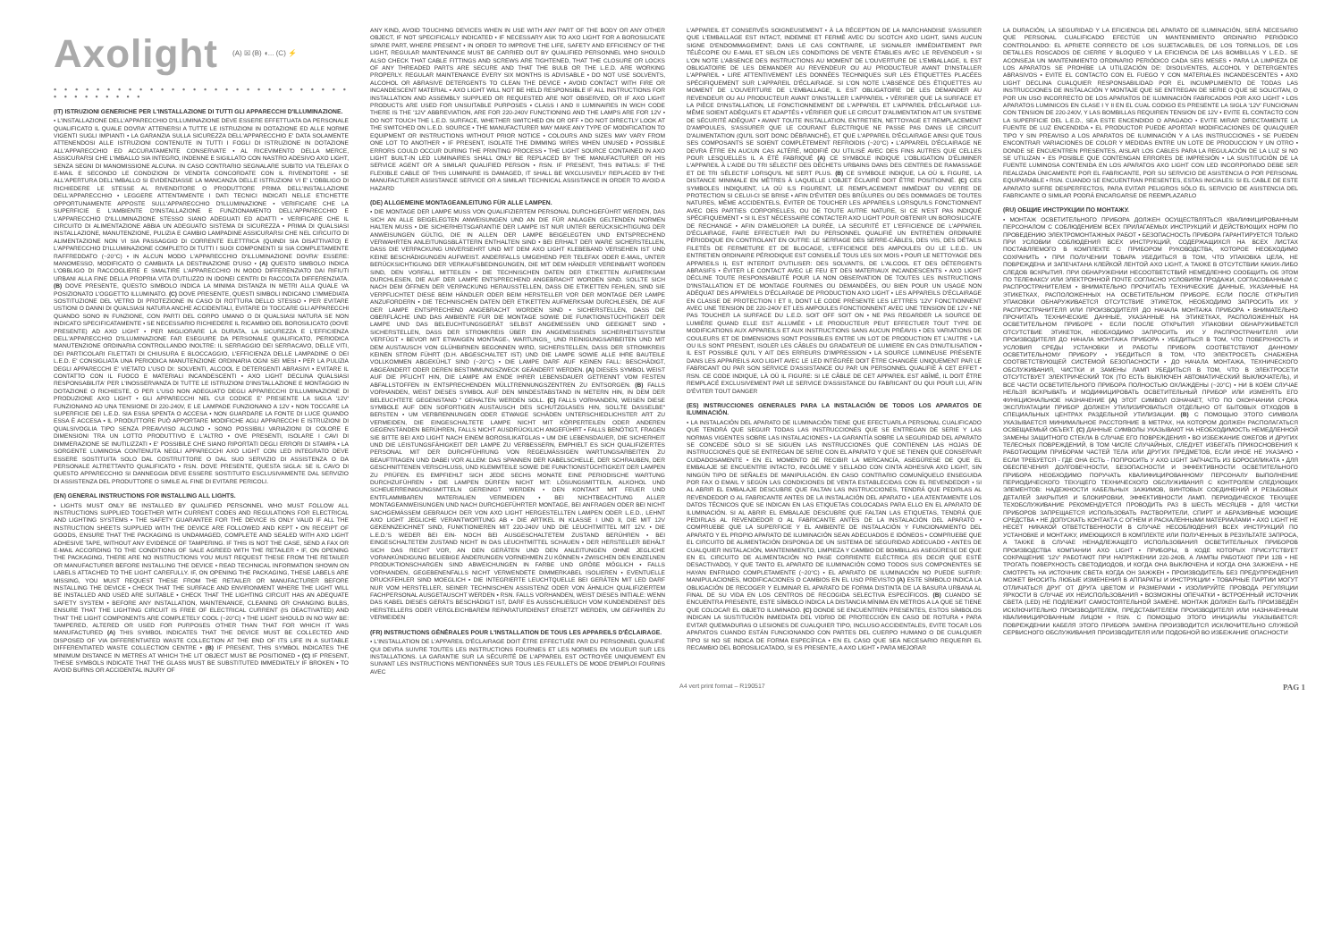Axolight (A) ☒ (B) ◖... (C) ⚡
• • • • • • • • • • • • • • • • • • • • • • • • • • • • • • • • • • • • •
(IT) ISTRUZIONI GENERICHE PER L'INSTALLAZIONE DI TUTTI GLI APPARECCHI D'ILLUMINAZIONE.
• L'INSTALLAZIONE DELL'APPARECCHIO D'ILLUMINAZIONE DEVE ESSERE EFFETTUATA DA PERSONALE QUALIFICATO IL QUALE DOVRA' ATTENERSI A TUTTE LE ISTRUZIONI IN DOTAZIONE ED ALLE NORME VIGENTI SUGLI IMPIANTI • LA GARANZIA SULLA SICUREZZA DELL'APPARECCHIO E' DATA SOLAMENTE ATTENENDOSI ALLE ISTRUZIONI CONTENUTE IN TUTTI I FOGLI DI ISTRUZIONE IN DOTAZIONE ALL'APPARECCHIO ED ACCURATAMENTE CONSERVATE • AL RICEVIMENTO DELLA MERCE, ASSICURARSI CHE L'IMBALLO SIA INTEGRO, INDENNE E SIGILLATO CON NASTRO ADESIVO AXO LIGHT, SENZA SEGNI DI MANOMISSIONE ALCUNA. IN CASO CONTRARIO SEGNALARE SUBITO VIA TELEFAX O E-MAIL E SECONDO LE CONDIZIONI DI VENDITA CONCORDATE CON IL RIVENDITORE • SE ALL'APERTURA DELL'IMBALLO SI EVIDENZIASSE LA MANCANZA DELLE ISTRUZIONI VI E' L'OBBLIGO DI RICHIEDERE LE STESSE AL RIVENDITORE O PRODUTTORE PRIMA DELL'INSTALLAZIONE DELL'APPARECCHIO • LEGGERE ATTENTAMENTE I DATI TECNICI INDICATI NELLE ETICHETTE OPPORTUNAMENTE APPOSTE SULL'APPARECCHIO D'ILLUMINAZIONE • VERIFICARE CHE LA SUPERFICIE E L'AMBIENTE D'INSTALLAZIONE E FUNZIONAMENTO DELL'APPARECCHIO E L'APPARECCHIO D'ILLUMINAZIONE STESSO SIANO ADEGUATI ED ADATTI • VERIFICARE CHE IL CIRCUITO DI ALIMENTAZIONE ABBIA UN ADEGUATO SISTEMA DI SICUREZZA • PRIMA DI QUALSIASI INSTALLAZIONE, MANUTENZIONE, PULIZIA E CAMBIO LAMPADINE ASSICURARSI CHE NEL CIRCUITO DI ALIMENTAZIONE NON VI SIA PASSAGGIO DI CORRENTE ELETTRICA (QUINDI SIA DISATTIVATO) E L'APPARECCHIO D'ILLUMINAZIONE COMPLETO DI TUTTI I SUOI COMPONENTI SI SIA COMPLETAMENTE RAFFREDDATO (~20°C) • IN ALCUN MODO L'APPARECCHIO D'ILLUMINAZIONE DOVRA' ESSERE: MANOMESSO, MODIFICATO O CAMBIATA LA DESTINAZIONE D'USO • (A) QUESTO SIMBOLO INDICA L'OBBLIGO DI RACCOGLIERE E SMALTIRE L'APPARECCHIO IN MODO DIFFERENZIATO DAI RIFIUTI URBANI ALLA FINE DELLA PROPRIA VITA D'UTILIZZO IN IDONEI CENTRI DI RACCOLTA DIFFERENZIATA. (B) DOVE PRESENTE, QUESTO SIMBOLO INDICA LA MINIMA DISTANZA IN METRI ALLA QUALE VA POSIZIONATO L'OGGETTO ILLUMINATO. (C) DOVE PRESENTE, QUESTI SIMBOLI INDICANO L'IMMEDIATA SOSTITUZIONE DEL VETRO DI PROTEZIONE IN CASO DI ROTTURA DELLO STESSO • PER EVITARE USTIONI O DANNI DI QUALSIASI NATURA ANCHE ACCIDENTALI, EVITARE DI TOCCARE GLI APPARECCHI QUANDO SONO IN FUNZIONE, CON PARTI DEL CORPO UMANO O DI QUALSIASI NATURA SE NON INDICATO SPECIFICATAMENTE • SE NECESSARIO RICHIEDERE IL RICAMBIO DEL BOROSILICATO (DOVE PRESENTE) AD AXO LIGHT • PER MIGLIORARE LA DURATA, LA SICUREZZA E L'EFFICIENZA DELL'APPARECCHIO D'ILLUMINAZIONE FAR ESEGUIRE DA PERSONALE QUALIFICATO, PERIODICA MANUTENZIONE ORDINARIA CONTROLLANDO INOLTRE: IL SERRAGGIO DEI SERRACAVO, DELLE VITI, DEI PARTICOLARI FILETTATI DI CHIUSURA E BLOCCAGGIO, L'EFFICIENZA DELLE LAMPADINE O DEI L.E.D. E' CONSIGLIATA UNA PERIODICA MANUTENZIONE ORDINARIA OGNI SEI MESI • PER LA PULIZIA DEGLI APPARECCHI E' VIETATO L'USO DI: SOLVENTI, ALCOOL E DETERGENTI ABRASIVI • EVITARE IL CONTATTO CON IL FUOCO E MATERIALI INCANDESCENTI • AXO LIGHT DECLINA QUALSIASI RESPONSABILITA' PER L'INOSSERVANZA DI TUTTE LE ISTRUZIONI D'INSTALLAZIONE E MONTAGGIO IN DOTAZIONE O RICHIESTE, O PER L'USO NON ADEGUATO DEGLI APPARECCHI D'ILLUMINAZIONE DI PRODUZIONE AXO LIGHT • GLI APPARECCHI NEL CUI CODICE E' PRESENTE LA SIGLA '12V' FUNZIONANO AD UNA TENSIONE DI 220-240V, E LE LAMPADE FUNZIONANO A 12V • NON TOCCARE LA SUPERFICIE DEI L.E.D. SIA ESSA SPENTA O ACCESA • NON GUARDARE LA FONTE DI LUCE QUANDO ESSA È ACCESA • IL PRODUTTORE PUÒ APPORTARE MODIFICHE AGLI APPARECCHI E ISTRUZIONI DI QUALSIVOGLIA TIPO SENZA PREAVVISO ALCUNO • SONO POSSIBILI VARIAZIONI DI COLORE E DIMENSIONI TRA UN LOTTO PRODUTTIVO E L'ALTRO • OVE PRESENTI, ISOLARE I CAVI DI DIMMERAZIONE SE INUTILIZZATI • E' POSSIBILE CHE SIANO RIPORTATI DEGLI ERRORI DI STAMPA • LA SORGENTE LUMINOSA CONTENUTA NEGLI APPARECCHI AXO LIGHT CON LED INTEGRATO DEVE ESSERE SOSTITUITA SOLO DAL COSTRUTTORE O DAL SUO SERVIZIO DI ASSISTENZA O DA PERSONALE ALTRETTANTO QUALIFICATO • RSN. DOVE PRESENTE, QUESTA SIGLA: SE IL CAVO DI QUESTO APPARECCHIO SI DANNEGGIA DEVE ESSERE SOSTITUITO ESCLUSIVAMENTE DAL SERVIZIO DI ASSISTENZA DEL PRODUTTORE O SIMILE AL FINE DI EVITARE PERICOLI.
(EN) GENERAL INSTRUCTIONS FOR INSTALLING ALL LIGHTS.
• LIGHTS MUST ONLY BE INSTALLED BY QUALIFIED PERSONNEL WHO MUST FOLLOW ALL INSTRUCTIONS SUPPLIED TOGETHER WITH CURRENT CODES AND REGULATIONS FOR ELECTRICAL AND LIGHTING SYSTEMS • THE SAFETY GUARANTEE FOR THE DEVICE IS ONLY VALID IF ALL THE INSTRUCTION SHEETS SUPPLIED WITH THE DEVICE ARE FOLLOWED AND KEPT • ON RECEIPT OF GOODS, ENSURE THAT THE PACKAGING IS UNDAMAGED, COMPLETE AND SEALED WITH AXO LIGHT ADHESIVE TAPE, WITHOUT ANY EVIDENCE OF TAMPERING. IF THIS IS NOT THE CASE, SEND A FAX OR E-MAIL ACCORDING TO THE CONDITIONS OF SALE AGREED WITH THE RETAILER • IF, ON OPENING THE PACKAGING, THERE ARE NO INSTRUCTIONS YOU MUST REQUEST THESE FROM THE RETAILER OR MANUFACTURER BEFORE INSTALLING THE DEVICE • READ TECHNICAL INFORMATION SHOWN ON LABELS ATTACHED TO THE LIGHT CAREFULLY. IF, ON OPENING THE PACKAGING, THESE LABELS ARE MISSING, YOU MUST REQUEST THESE FROM THE RETAILER OR MANUFACTURER BEFORE INSTALLING THE DEVICE • CHECK THAT THE SURFACE AND ENVIRONMENT WHERE THE LIGHT WILL BE INSTALLED AND USED ARE SUITABLE • CHECK THAT THE LIGHTING CIRCUIT HAS AN ADEQUATE SAFETY SYSTEM • BEFORE ANY INSTALLATION, MAINTENANCE, CLEANING OR CHANGING BULBS, ENSURE THAT THE LIGHTING CIRCUIT IS FREE OF ELECTRICAL CURRENT (IS DEACTIVATED) AND THAT THE LIGHT COMPONENTS ARE COMPLETELY COOL (~20°C) • THE LIGHT SHOULD IN NO WAY BE: TAMPERED, ALTERED OR USED FOR PURPOSES OTHER THAN THAT FOR WHICH IT WAS MANUFACTURED (A) THIS SYMBOL INDICATES THAT THE DEVICE MUST BE COLLECTED AND DISPOSED OF VIA DIFFERENTIATED WASTE COLLECTION AT THE END OF ITS LIFE IN A SUITABLE DIFFERENTIATED WASTE COLLECTION CENTRE • (B) IF PRESENT, THIS SYMBOL INDICATES THE MINIMUM DISTANCE IN METRES AT WHICH THE LIT OBJECT MUST BE POSITIONED • (C) IF PRESENT, THESE SYMBOLS INDICATE THAT THE GLASS MUST BE SUBSTITUTED IMMEDIATELY IF BROKEN • TO AVOID BURNS OR ACCIDENTAL INJURY OF
ANY KIND, AVOID TOUCHING DEVICES WHEN IN USE WITH ANY PART OF THE BODY OR ANY OTHER OBJECT, IF NOT SPECIFICALLY INDICATED • IF NECESSARY ASK TO AXO LIGHT FOR A BOROSILICATE SPARE PART, WHERE PRESENT • IN ORDER TO IMPROVE THE LIFE, SAFETY AND EFFICIENCY OF THE LIGHT, REGULAR MAINTENANCE MUST BE CARRIED OUT BY QUALIFIED PERSONNEL WHO SHOULD ALSO CHECK THAT CABLE FITTINGS AND SCREWS ARE TIGHTENED, THAT THE CLOSURE OR LOCKS OF ANY THREADED PARTS ARE SECURE AND THAT THE BULB OR THE L.E.D. ARE WORKING PROPERLY. REGULAR MAINTENANCE EVERY SIX MONTHS IS ADVISABLE • DO NOT USE SOLVENTS, ALCOHOL OR ABRASIVE DETERGENTS TO CLEAN THE DEVICE • AVOID CONTACT WITH FIRE OR INCANDESCENT MATERIAL • AXO LIGHT WILL NOT BE HELD RESPONSIBLE IF ALL INSTRUCTIONS FOR INSTALLATION AND ASSEMBLY SUPPLIED OR REQUESTED ARE NOT OBSERVED, OR IF AXO LIGHT PRODUCTS ARE USED FOR UNSUITABLE PURPOSES • CLASS I AND II LUMINAIRES IN WICH CODE THERE IS THE '12V' ABBREVIATION, ARE FOR 220-240V FUNCTIONING AND THE LAMPS ARE FOR 12V • DO NOT TOUCH THE L.E.D. SURFACE, WHETHER SWITCHED ON OR OFF • DO NOT DIRECTLY LOOK AT THE SWITCHED ON L.E.D. SOURCE • THE MANUFACTURER MAY MAKE ANY TYPE OF MODIFICATION TO EQUIPMENT OR INSTRUCTIONS WITHOUT PRIOR NOTICE • COLOURS AND SIZES MAY VARY FROM ONE LOT TO ANOTHER • IF PRESENT, ISOLATE THE DIMMING WIRES WHEN UNUSED • POSSIBLE ERRORS COULD OCCUR DURING THE PRINTING PROCESS • THE LIGHT SOURCE CONTAINED IN AXO LIGHT BUILT-IN LED LUMINAIRES SHALL ONLY BE REPLACED BY THE MANUFACTURER OR HIS SERVICE AGENT OR A SIMILAR QUALIFIED PERSON • RSN. IF PRESENT, THIS INITIALS: IF THE FLEXIBLE CABLE OF THIS LUMINAIRE IS DAMAGED, IT SHALL BE WXCLUSIVELY REPLACED BY THE MANUFACTURER ASSISTANCE SERVICE OR A SIMILAR TECHNICAL ASSISTANCE IN ORDER TO AVOID A HAZARD
(DE) ALLGEMEINE MONTAGEANLEITUNG FÜR ALLE LAMPEN.
• DIE MONTAGE DER LAMPE MUSS VON QUALIFIZIERTEM PERSONAL DURCHGEFÜHRT WERDEN, DAS SICH AN ALLE BEIGELEGTEN ANWEISUNGEN UND AN DIE FÜR ANLAGEN GELTENDEN NORMEN HALTEN MUSS • DIE SICHERHEITSGARANTIE DER LAMPE IST NUR UNTER BERÜCKSICHTIGUNG DER ANWEISUNGEN GÜLTIG, DIE IN ALLEN DER LAMPE BEIGELEGTEN UND ENTSPRECHEND VERWAHRTEN ANLEITUNGSBLÄTTERN ENTHALTEN SIND • BEI ERHALT DER WARE SICHERSTELLEN, DASS DIE VERPACKUNG UNVERSEHRT UND MIT DEM AXO LIGHT KLEBEBAND VERSEHEN IST UND KEINE BESCHÄDIGUNGEN AUFWEIST. ANDERFALLS UMGEHEND PER TELEFAX ODER E-MAIL, UNTER BERÜCKSICHTIGUNG DER VERKAUFSBEDINGUNGEN, DIE MIT DEM HÄNDLER VEREINBART WORDEN SIND, DEN VORFALL MITTEILEN • DIE TECHNISCHEN DATEN DER ETIKETTEN AUFMERKSAM DURCHLESEN, DIE AUF DER LAMPE ENTSPRECHEND ANGEBRACHT WORDEN SIND. SOLLTE SICH NACH DEM ÖFFNEN DER VERPACKUNG HERAUSSTELLEN, DASS DIE ETIKETTEN FEHLEN, SIND SIE VERPFLICHTET DIESE BEIM HÄNDLER ODER BEIM HERSTELLER VOR DER MONTAGE DER LAMPE ANZUFORDERN • DIE TECHNISCHEN DATEN DER ETIKETTEN AUFMERKSAM DURCHLESEN, DIE AUF DER LAMPE ENTSPRECHEND ANGEBRACHT WORDEN SIND • SICHERSTELLEN, DASS DIE OBERFLÄCHE UND DAS AMBIENTE FÜR DIE MONTAGE SOWIE DIE FUNKTIONSTÜCHTIGKEIT DER LAMPE UND DAS BELEUCHTUNGSGERÄT SELBST ANGEMESSEN UND GEEIGNET SIND • SICHERSTELLEN, DASS DER STROMKREIS ÜBER EIN ANGEMESSENES SICHERHEITSSYSTEM VERFÜGT • BEVOR MIT ETWAIGEN MONTAGE-, WARTUNGS_ UND REINIGUNGSARBEITEN UND MIT DEM AUSTAUSCH VON GLÜHBIRNEN BEGONNEN WIRD, SICHERSTELLEN, DASS DER STROMKREIS KEINEN STROM FÜHRT (D.H. ABGESCHALTET IST) UND DIE LAMPE SOWIE ALLE IHRE BAUTEILE VOLLKOMMEN ABGEKÜHLT SIND (~20°C) • DIE LAMPE DARF AUF KEINEN FALL: BESCHÄDIGT, ABGEÄNDERT ODER DEREN BESTIMMUNGSZWECK GEÄNDERT WERDEN. (A) DIESES SYMBOL WEIST AUF DIE PFLICHT HIN, DIE LAMPE AM ENDE IHRER LEBENSDAUER GETRENNT VOM FESTEN ABFALLSTOFFEN IN ENTSPRECHENDEN MÜLLTRENNUNGSZENTREN ZU ENTSORGEN. (B) FALLS VORHANDEN, WEIST DIESES SYMBOL AUF DEN MINDESTABSTAND IN METERN HIN, IN DEM DER BELEUCHTETE GEGENSTAND " GEHALTEN WERDEN SOLL. (C) FALLS VORHANDEN, WEISEN DIESE SYMBOLE AUF DEN SOFORTIGEN AUSTAUSCH DES SCHUTZGLASES HIN, SOLLTE DASSELBE" BERSTEN • UM VERBRENNUNGEN ODER ETWAIGE SCHÄDEN UNTERSCHIEDLICHSTER ART ZU VERMEIDEN, DIE EINGESCHALTETE LAMPE NICHT MIT KÖRPERTEILEN ODER ANDEREN GEGENSTÄNDEN BERÜHREN, FALLS NICHT AUSDRÜCKLICH ANGEFÜHRT • FALLS BENÖTIGT, FRAGEN SIE BITTE BEI AXO LIGHT NACH EINEM BOROSILIKATGLAS • UM DIE LEBENSDAUER, DIE SICHERHEIT UND DIE LEISTUNGSFÄHIGKEIT DER LAMPE ZU VERBESSERN, EMPHIELT ES SICH QUALIFIZIERTES PERSONAL MIT DER DURCHFÜHRUNG VON REGELMÄSSIGEN WARTUNGSARBEITEN ZU BEAUFTRAGEN UND DABEI VOR ALLEM: DAS SPANNEN DER KABELSCHELLE, DER SCHRAUBEN, DER GESCHNITTENEN VERSCHLUSS, UND KLEMMTEILE SOWIE DIE FUNKTIONSTÜCHTIGKEIT DER LAMPEN ZU PRÜFEN. ES EMPFIEHLT SICH JEDE SECHS MONATE EINE PERIODISCHE WARTUNG DURCHZUFÜHREN • DIE LAMPEN DÜRFEN NICHT MIT: LÖSUNGSMITTELN, ALKOHOL UND SCHEUERREINIGUNGSMITTELN GEREINIGT WERDEN • DEN KONTAKT MIT FEUER UND ENTFLAMMBAREN MATERIALIEN VERMEIDEN • BEI NICHTBEACHTUNG ALLER MONTAGEANWEISUNGEN UND NACH DURCHGEFÜHRTER MONTAGE, BEI ANFRAGEN ODER BEI NICHT SACHGEMÄSSEM GEBRAUCH DER VON AXO LIGHT HERGESTELLTEN LAMPEN ODER L.E.D., LEHNT AXO LIGHT JEGLICHE VERANTWORTUNG AB • DIE ARTIKEL IN KLASSE I UND II, DIE MIT 12V GEKENNZEICHNET SIND, FUNKTIONIEREN MIT 220-240V UND DIE LEUCHTMITTEL MIT 12V. • DIE L.E.D.'S WEDER BEI EIN- NOCH BEI AUSGESCHALTETEM ZUSTAND BERÜHREN • BEI EINGESCHALTETEM ZUSTAND NICHT IN DAS LEUCHTMITTEL SCHAUEN • DER HERSTELLER BEHÄLT SICH DAS RECHT VOR, AN DEN GERÄTEN UND DEN ANLEITUNGEN OHNE JEGLICHE VORANKÜNDIGUNG BELIEBIGE ÄNDERUNGEN VORNEHMEN ZU KÖNNEN • ZWISCHEN DEN EINZELNEN PRODUKTIONSCHARGEN SIND ABWEICHUNGEN IN FARBE UND GRÖßE MÖGLICH • FALLS VORHANDEN, GEGEBENENFALLS NICHT VERWENDETE DIMMERKABEL ISOLIEREN • EVENTUELLE DRUCKFEHLER SIND MOEGLICH • DIE INTEGRIERTE LEUCHTQUELLE BEI GERÄTEN MIT LED DARF NUR VOM HERSTELLER, SEINER TECHNISCHEN ASSISTENZ ODER VON ÄHNLICH QUALIFIZIERTEM FACHPERSONAL AUSGETAUSCHT WERDEN • RSN. FALLS VORHANDEN, WEIST DIESES INITIALE: WENN DAS KABEL DIESES GERÄTS BESCHÄDIGT IST, DARF ES AUSSCHLIEßLICH VOM KUNDENDIENST DES HERSTELLERS ODER VERGLEICHBAREM REPARATURDIENST ERSETZT WERDEN, UM GEFAHREN ZU VERMEIDEN
(FR) INSTRUCTIONS GÉNÉRALES POUR L'INSTALLATION DE TOUS LES APPAREILS D'ÉCLAIRAGE.
• L'INSTALLATION DE L'APPAREIL D'ÉCLAIRAGE DOIT ÊTRE EFFECTUÉE PAR DU PERSONNEL QUALIFIÉ QUI DEVRA SUIVRE TOUTES LES INSTRUCTIONS FOURNIES ET LES NORMES EN VIGUEUR SUR LES INSTALLATIONS. LA GARANTIE SUR LA SÉCURITÉ DE L'APPAREIL EST OCTROYÉE UNIQUEMENT EN SUIVANT LES INSTRUCTIONS MENTIONNÉES SUR TOUS LES FEUILLETS DE MODE D'EMPLOI FOURNIS AVEC
L'APPAREIL ET CONSERVÉS SOIGNEUSEMENT • À LA RÉCEPTION DE LA MARCHANDISE S'ASSURER QUE L'EMBALLAGE EST INTACT, INDEMNE ET FERMÉ AVEC DU SCOTCH AXO LIGHT, SANS AUCUN SIGNE D'ENDOMMAGEMENT; DANS LE CAS CONTRAIRE, LE SIGNALER IMMÉDIATEMENT PAR TÉLÉCOPIE OU E-MAIL ET SELON LES CONDITIONS DE VENTE ÉTABLIES AVEC LE REVENDEUR • SI L'ON NOTE L'ABSENCE DES INSTRUCTIONS AU MOMENT DE L'OUVERTURE DE L'EMBALLAGE, IL EST OBLIGATOIRE DE LES DEMANDER AU REVENDEUR OU AU PRODUCTEUR AVANT D'INSTALLER L'APPAREIL • LIRE ATTENTIVEMENT LES DONNÉES TECHNIQUES SUR LES ÉTIQUETTES PLACÉES SPÉCIFIQUEMENT SUR L'APPAREIL D'ÉCLAIRAGE. SI L'ON NOTE L'ABSENCE DES ÉTIQUETTES AU MOMENT DE L'OUVERTURE DE L'EMBALLAGE, IL EST OBLIGATOIRE DE LES DEMANDER AU REVENDEUR OU AU PRODUCTEUR AVANT D'INSTALLER L'APPAREIL • VÉRIFIER QUE LA SURFACE ET LA PIÈCE D'INSTALLATION, LE FONCTIONNEMENT DE L'APPAREIL ET L'APPAREIL D'ÉCLAIRAGE LUI-MÊME SOIENT ADÉQUATS ET ADAPTÉS • VÉRIFIER QUE LE CIRCUIT D'ALIMENTATION AIT UN SYSTEME DE SÉCURITÉ ADÉQUAT • AVANT TOUTE INSTALLATION, ENTRETIEN, NETTOYAGE ET REMPLACEMENT D'AMPOULES, S'ASSURER QUE LE COURANT ÉLECTRIQUE NE PASSE PAS DANS LE CIRCUIT D'ALIMENTATION (QU'IL SOIT DONC DÉBRANCHÉ), ET QUE L'APPAREIL D'ÉCLAIRAGE AINSI QUE TOUS SES COMPOSANTS SE SOIENT COMPLÈTEMENT REFROIDIS (~20°C) • L'APPAREIL D'ÉCLAIRAGE NE DEVRA ÊTRE EN AUCUN CAS ALTÉRÉ, MODIFIÉ OU UTILISÉ AVEC DES FINS AUTRES QUE CELLES POUR LESQUELLES IL A ÉTÉ FABRIQUÉ (A) CE SYMBOLE INDIQUE L'OBLIGATION D'ÉLIMINER L'APPAREIL À L'AIDE DU TRI SÉLECTIF DES DÉCHETS URBAINS DANS DES CENTRES DE RAMASSAGE ET DE TRI SÉLECTIF LORSQU'IL NE SERT PLUS. (B) CE SYMBOLE INDIQUE, LA OÙ IL FIGURE, LA DISTANCE MINIMALE EN MÈTRES À LAQUELLE L'OBJET ÉCLAIRÉ DOIT ÊTRE POSITIONNÉ. (C) CES SYMBOLES INDIQUENT, LA OÙ ILS FIGURENT, LE REMPLACEMENT IMMÉDIAT DU VERRE DE PROTECTION SI CELUI-CI SE BRISE • AFIN D'ÉVITER DES BRÛLURES OU DES DOMMAGES DE TOUTES NATURES, MÊME ACCIDENTELS, ÉVITER DE TOUCHER LES APPAREILS LORSQU'ILS FONCTIONNENT AVEC DES PARTIES CORPORELLES, OU DE TOUTE AUTRE NATURE, SI CE N'EST PAS INDIQUÉ SPÉCIFIQUEMENT • SI IL EST NÉCESSAIRE CONTACTER AXO LIGHT POUR OBTENIR UN BOROSILICATE DE RECHANGE • AFIN D'AMELIORER LA DURÉE, LA SECURITÉ ET L'EFFICIENCE DE L'APPAREIL D'ÉCLAIRAGE, FAIRE EFFECTUER PAR DU PERSONNEL QUALIFIÉ UN ENTRETIEN ORDINAIRE PÉRIODIQUE EN CONTROLANT EN OUTRE: LE SERRAGE DES SERRE-CÂBLES, DES VIS, DES DÉTAILS FILETÉS DE FERMETURE ET DE BLOCAGE, L'EFFICIENCE DES AMPOULES OU LE L.E.D.. UN ENTRETIEN ORDINAIRE PÉRIODIQUE EST CONSEILLÉ TOUS LES SIX MOIS • POUR LE NETTOYAGE DES APPAREILS IL EST INTERDIT D'UTILISER: DES SOLVANTS, DE L'ALCOOL ET DES DÉTERGENTS ABRASIFS • ÉVITER LE CONTACT AVEC LE FEU ET DES MATERIAUX INCANDESCENTS • AXO LIGHT DÉCLINE TOUTE RESPONSABILITÉ POUR LA NON OBSERVATION DE TOUTES LES INSTRUCTIONS D'INSTALLATION ET DE MONTAGE FOURNIES OU DEMANDÉES, OU BIEN POUR UN USAGE NON ADÉQUAT DES APPAREILS D'ÉCLAIRAGE DE PRODUCTION AXO LIGHT • LES APPAREILS D'ÉCLAIRAGE EN CLASSE DE PROTECTION I ET II, DONT LE CODE PRÉSENTE LES LETTRES '12V' FONCTIONNENT AVEC UNE TENSION DE 220-240V ET LES AMPOULES FONCTIONNENT AVEC UNE TENSION DE 12V • NE PAS TOUCHER LA SURFACE DU L.E.D. SOIT OFF SOIT ON • NE PAS REGARDER LA SOURCE DE LUMIÈRE QUAND ELLE EST ALLUMÉE • LE PRODUCTEUR PEUT EFFECTUER TOUT TYPE DE MODIFICATIONS AUX APPAREILS ET AUX INSTRUCTIONS SANS AUCUN PRÉAVIS • DES VARIATIONS DE COULEURS ET DE DIMENSIONS SONT POSSIBLES ENTRE UN LOT DE PRODUCTION ET L'AUTRE • LA OU ILS SONT PRESENT, ISOLER LES CÂBLES DU GRADATEUR DE LUMIERE EN CAS D'INUTILISATION • IL EST POSSIBLE QU'IL Y AIT DES ERREURS D'IMPRESSION • LA SOURCE LUMINEUSE PRÉSENTE DANS LES APPAREILS AXO LIGHT AVEC LE LED INTÉGRÉE DOIT ÊTRE CHANGÉE UNIQUEMENT PAR LE FABRICANT OU PAR SON SERVICE D'ASSISTANCE OU PAR UN PERSONNEL QUALIFIÉ À CET EFFET • RSN. CE CODE INDIQUE, LÀ OÙ IL FIGURE: SI LE CÂBLE DE CET APPAREIL EST ABÎMÉ, IL DOIT ÊTRE REMPLACÉ EXCLUSIVEMENT PAR LE SERVICE D'ASSISTANCE DU FABRICANT OU QUI POUR LUI, AFIN D'ÉVITER TOUT DANGER
(ES) INSTRUCCIONES GENERALES PARA LA INSTALACIÓN DE TODOS LOS APARATOS DE ILUMINACIÓN.
• LA INSTALACIÓN DEL APARATO DE ILUMINACIÓN TIENE QUE EFECTUARLA PERSONAL CUALIFICADO QUE TENDRÁ QUE SEGUIR TODAS LAS INSTRUCCIONES QUE SE ENTREGAN DE SERIE Y LAS NORMAS VIGENTES SOBRE LAS INSTALACIONES • LA GARANTÍA SOBRE LA SEGURIDAD DEL APARATO SE CONCEDE SÓLO SI SE SIGUEN LAS INSTRUCCIONES QUE CONTIENEN LAS HOJAS DE INSTRUCCIONES QUE SE ENTREGAN DE SERIE CON EL APARATO Y QUE SE TIENEN QUE CONSERVAR CUIDADOSAMENTE • EN EL MOMENTO DE RECIBIR LA MERCANCÍA, ASEGÚRESE DE QUE EL EMBALAJE SE ENCUENTRE INTACTO, INCÓLUME Y SELLADO CON CINTA ADHESIVA AXO LIGHT, SIN NINGÚN TIPO DE SEÑALES DE MANIPULACIÓN. EN CASO CONTRARIO COMUNÍQUELO ENSEGUIDA POR FAX O EMAIL Y SEGÚN LAS CONDICIONES DE VENTA ESTABLECIDAS CON EL REVENDEDOR • SI AL ABRIR EL EMBALAJE DESCUBRE QUE FALTAN LAS INSTRUCCIONES, TENDRÁ QUE PEDIRLAS AL REVENDEDOR O AL FABRICANTE ANTES DE LA INSTALACIÓN DEL APARATO • LEA ATENTAMENTE LOS DATOS TÉCNICOS QUE SE INDICAN EN LAS ETIQUETAS COLOCADAS PARA ELLO EN EL APARATO DE ILUMINACIÓN. SI AL ABRIR EL EMBALAJE DESCUBRE QUE FALTAN LAS ETIQUETAS, TENDRÁ QUE PEDIRLAS AL REVENDEDOR O AL FABRICANTE ANTES DE LA INSTALACIÓN DEL APARATO • COMPRUEBE QUE LA SUPERFICIE Y EL AMBIENTE DE INSTALACIÓN Y FUNCIONAMIENTO DEL APARATO Y EL PROPIO APARATO DE ILUMINACIÓN SEAN ADECUADOS E IDÓNEOS • COMPRUEBE QUE EL CIRCUITO DE ALIMENTACIÓN DISPONGA DE UN SISTEMA DE SEGURIDAD ADECUADO • ANTES DE CUALQUIER INSTALACIÓN, MANTENIMIENTO, LIMPIEZA Y CAMBIO DE BOMBILLAS ASEGÚRESE DE QUE EN EL CIRCUITO DE ALIMENTACIÓN NO PASE CORRIENTE ELÉCTRICA (ES DECIR QUE ESTÉ DESACTIVADO), Y QUE TANTO EL APARATO DE ILUMINACIÓN COMO TODOS SUS COMPONENTES SE HAYAN ENFRIADO COMPLETAMENTE (~20°C) • EL APARATO DE ILUMINACIÓN NO PUEDE SUFRIR: MANIPULACIONES, MODIFICACIONES O CAMBIOS EN EL USO PREVISTO (A) ESTE SÍMBOLO INDICA LA OBLIGACIÓN DE RECOGER Y ELIMINAR EL APARATO DE FORMA DISTINTA DE LA BASURA URBANA AL FINAL DE SU VIDA EN LOS CENTROS DE RECOGIDA SELECTIVA ESPECÍFICOS. (B) CUANDO SE ENCUENTRA PRESENTE, ESTE SÍMBOLO INDICA LA DISTANCIA MÍNIMA EN METROS A LA QUE SE TIENE QUE COLOCAR EL OBJETO ILUMINADO. (C) DONDE SE ENCUENTREN PRESENTES, ESTOS SÍMBOLOS INDICAN LA SUSTITUCIÓN INMEDIATA DEL VIDRIO DE PROTECCIÓN EN CASO DE ROTURA • PARA EVITAR QUEMADURAS O LESIONES DE CUALQUIER TIPO, INCLUSO ACCIDENTALES, EVITE TOCAR LOS APARATOS CUANDO ESTÁN FUNCIONANDO CON PARTES DEL CUERPO HUMANO O DE CUALQUIER TIPO SI NO SE INDICA DE FORMA ESPECÍFICA • EN EL CASO QUE SEA NECESARIO REQUERIR EL RECAMBIO DEL BOROSILICATADO, SI ES PRESENTE, A AXO LIGHT • PARA MEJORAR
LA DURACIÓN, LA SEGURIDAD Y LA EFICIENCIA DEL APARATO DE ILUMINACIÓN, SERÁ NECESARIO QUE PERSONAL CUALIFICADO EFECTÚE UN MANTENIMIENTO ORDINARIO PERIÓDICO CONTROLANDO: EL APRIETE CORRECTO DE LOS SUJETACABLES, DE LOS TORNILLOS, DE LOS DETALLES ROSCADOS DE CIERRE Y BLOQUEO Y LA EFICIENCIA DE LAS BOMBILLAS Y L.E.D.. SE ACONSEJA UN MANTENIMIENTO ORDINARIO PERIÓDICO CADA SEIS MESES • PARA LA LIMPIEZA DE LOS APARATOS SE PROHÍBE LA UTILIZACIÓN DE: DISOLVENTES, ALCOHOL Y DETERGENTES ABRASIVOS • EVITE EL CONTACTO CON EL FUEGO Y CON MATERIALES INCANDESCENTES • AXO LIGHT DECLINA CUALQUIER RESPONSABILIDAD POR EL INCUMPLIMIENTO DE TODAS LAS INSTRUCCIONES DE INSTALACIÓN Y MONTAJE QUE SE ENTREGAN DE SERIE O QUE SE SOLICITAN, O POR UN USO INCORRECTO DE LOS APARATOS DE ILUMINACIÓN FABRICADOS POR AXO LIGHT • LOS APARATOS LUMINICOS EN CLASE I Y II EN EL CUAL CODIGO ES PRESENTE LA SIGLA '12V' FUNCIONAN CON TENSION DE 220-240V, Y LAS BOMBILLAS REQUIREN TENSION DE 12V • EVITE EL CONTACTO CON LA SUPERFICIE DEL L.E.D., SEA ESTE ENCENDIDO O APAGADO • EVITE MIRAR DIRECTAMENTE LA FUENTE DE LUZ ENCENDIDA • EL PRODUCTOR PUEDE APORTAR MODIFICACIONES DE QUALQUIER TIPO Y SIN PREAVISO A LOS APARATOS DE ILUMINACIÓN Y A LAS INSTRUCCIONES • SE PUEDEN ENCONTRAR VARIACIONES DE COLOR Y MEDIDAS ENTRE UN LOTE DE PRODUCCION Y UN OTRO • DONDE SE ENCUENTREN PRESENTES, AISLAR LOS CABLES PARA LA REGULACIÓN DE LA LUZ SI NO SE UTILIZAN • ES POSIBLE QUE CONTENGAN ERRORES DE IMPRESIÓN • LA SUSTITUCIÓN DE LA FUENTE LUMINOSA CONTENIDA EN LOS APARATOS AXO LIGHT CON LED INCORPORADO DEBE SER REALIZADA ÚNICAMENTE POR EL FABRICANTE, POR SU SERVICIO DE ASISTENCIA O POR PERSONAL EQUIPARABLE • RSN. CUANDO SE ENCUENTRAN PRESENTES, ESTAS INICIALES: SI EL CABLE DE ESTE APARATO SUFRE DESPERFECTOS, PARA EVITAR PELIGROS SÓLO EL SERVICIO DE ASISTENCIA DEL FABRICANTE O SIMILAR PODRÁ ENCARGARSE DE REEMPLAZARLO
(RU) ОБЩИЕ ИНСТРУКЦИИ ПО МОНТАЖУ.
• МОНТАЖ ОСВЕТИТЕЛЬНОГО ПРИБОРА ДОЛЖЕН ОСУЩЕСТВЛЯТЬСЯ КВАЛИФИЦИРОВАННЫМ ПЕРСОНАЛОМ С СОБЛЮДЕНИЕМ ВСЕХ ПРИЛАГАЕМЫХ ИНСТРУКЦИЙ И ДЕЙСТВУЮЩИХ НОРМ ПО ПРОВЕДЕНИЮ ЭЛЕКТРОМОНТАЖНЫХ РАБОТ • БЕЗОПАСНОСТЬ ПРИБОРА ГАРАНТИРУЕТСЯ ТОЛЬКО ПРИ УСЛОВИИ СОБЛЮДЕНИЯ ВСЕХ ИНСТРУКЦИЙ, СОДЕРЖАЩИХСЯ НА ВСЕХ ЛИСТАХ ПОСТАВЛЯЕМОГО В КОМПЛЕКТЕ С ПРИБОРОМ РУКОВОДСТВА, КОТОРОЕ НЕОБХОДИМО СОХРАНИТЬ • ПРИ ПОЛУЧЕНИИ ТОВАРА УБЕДИТЬСЯ В ТОМ, ЧТО УПАКОВКА ЦЕЛА, НЕ ПОВРЕЖДЕНА И ЗАПЕЧАТАНА КЛЕЙКОЙ ЛЕНТОЙ AXO LIGHT, А ТАКЖЕ В ОТСУТСТВИИ КАКИХ-ЛИБО СЛЕДОВ ВСКРЫТИЯ. ПРИ ОБНАРУЖЕНИИ НЕСООТВЕТСТВИЙ НЕМЕДЛЕННО СООБЩИТЬ ОБ ЭТОМ ПО ТЕЛЕФАКСУ ИЛИ ЭЛЕКТРОННОЙ ПОЧТЕ СОГЛАСНО УСЛОВИЯМ ПРОДАЖИ, СОГЛАСОВАННЫМ С РАСПРОСТРАНИТЕЛЕМ • ВНИМАТЕЛЬНО ПРОЧИТАТЬ ТЕХНИЧЕСКИЕ ДАННЫЕ, УКАЗАННЫЕ НА ЭТИКЕТКАХ, РАСПОЛОЖЕННЫХ НА ОСВЕТИТЕЛЬНОМ ПРИБОРЕ. ЕСЛИ ПОСЛЕ ОТКРЫТИЯ УПАКОВКИ ОБНАРУЖИВАЕТСЯ ОТСУТСТВИЕ ЭТИКЕТОК, НЕОБХОДИМО ЗАПРОСИТЬ ИХ У РАСПРОСТРАНИТЕЛЯ ИЛИ ПРОИЗВОДИТЕЛЯ ДО НАЧАЛА МОНТАЖА ПРИБОРА • ВНИМАТЕЛЬНО ПРОЧИТАТЬ ТЕХНИЧЕСКИЕ ДАННЫЕ, УКАЗАННЫЕ НА ЭТИКЕТКАХ, РАСПОЛОЖЕННЫХ НА ОСВЕТИТЕЛЬНОМ ПРИБОРЕ • ЕСЛИ ПОСЛЕ ОТКРЫТИЯ УПАКОВКИ ОБНАРУЖИВАЕТСЯ ОТСУТСТВИЕ ЭТИКЕТОК, НЕОБХОДИМО ЗАПРОСИТЬ ИХ У РАСПРОСТРАНИТЕЛЯ ИЛИ ПРОИЗВОДИТЕЛЯ ДО НАЧАЛА МОНТАЖА ПРИБОРА • УБЕДИТЬСЯ В ТОМ, ЧТО ПОВЕРХНОСТЬ И УСЛОВИЯ СРЕДЫ УСТАНОВКИ И РАБОТЫ ПРИБОРА СООТВЕТСТВУЮТ ДАННОМУ ОСВЕТИТЕЛЬНОМУ ПРИБОРУ • УБЕДИТЬСЯ В ТОМ, ЧТО ЭЛЕКТРОСЕТЬ СНАБЖЕНА СООТВЕТСТВУЮЩЕЙ СИСТЕМОЙ БЕЗОПАСНОСТИ • ДО НАЧАЛА МОНТАЖА, ТЕХНИЧЕСКОГО ОБСЛУЖИВАНИЯ, ЧИСТКИ И ЗАМЕНЫ ЛАМП УБЕДИТЬСЯ В ТОМ, ЧТО В ЭЛЕКТРОСЕТИ ОТСУТСТВУЕТ ЭЛЕКТРИЧЕСКИЙ ТОК (ТО ЕСТЬ ВЫКЛЮЧЕН АВТОМАТИЧЕСКИЙ ВЫКЛЮЧАТЕЛЬ), И ВСЕ ЧАСТИ ОСВЕТИТЕЛЬНОГО ПРИБОРА ПОЛНОСТЬЮ ОХЛАЖДЕНЫ (~20°C) • НИ В КОЕМ СЛУЧАЕ НЕЛЬЗЯ ВСКРЫВАТЬ И МОДИФИЦИРОВАТЬ ОСВЕТИТЕЛЬНЫЙ ПРИБОР ИЛИ ИЗМЕНЯТЬ ЕГО ФУНКЦИОНАЛЬНОЕ НАЗНАЧЕНИЕ (A) ЭТОТ СИМВОЛ ОЗНАЧАЕТ, ЧТО ПО ОКОНЧАНИИ СРОКА ЭКСПЛУАТАЦИИ ПРИБОР ДОЛЖЕН УТИЛИЗИРОВАТЬСЯ ОТДЕЛЬНО ОТ БЫТОВЫХ ОТХОДОВ В СПЕЦИАЛЬНЫХ ЦЕНТРАХ РАЗДЕЛЬНОЙ УТИЛИЗАЦИИ. (B) С ПОМОЩЬЮ ЭТОГО СИМВОЛА УКАЗЫВАЕТСЯ МИНИМАЛЬНОЕ РАССТОЯНИЕ В МЕТРАХ, НА КОТОРОМ ДОЛЖЕН РАСПОЛАГАТЬСЯ ОСВЕЩАЕМЫЙ ОБЪЕКТ. (C) ДАННЫЕ СИМВОЛЫ УКАЗЫВАЮТ НА НЕОБХОДИМОСТЬ НЕМЕДЛЕННОЙ ЗАМЕНЫ ЗАЩИТНОГО СТЕКЛА В СЛУЧАЕ ЕГО ПОВРЕЖДЕНИЯ • ВО ИЗБЕЖАНИЕ ОЖЕГОВ И ДРУГИХ ТЕЛЕСНЫХ ПОВРЕЖДЕНИЙ, В ТОМ ЧИСЛЕ СЛУЧАЙНЫХ, СЛЕДУЕТ ИЗБЕГАТЬ ПРИКОСНОВЕНИЯ К РАБОТАЮЩИМ ПРИБОРАМ ЧАСТЕЙ ТЕЛА ИЛИ ДРУГИХ ПРЕДМЕТОВ, ЕСЛИ ИНОЕ НЕ УКАЗАНО • ЕСЛИ ТРЕБУЕТСЯ - ГДЕ ОНА ЕСТЬ - ПОПРОСИТЬ У AXO LIGHT ЗАПЧАСТЬ ИЗ БОРОСИЛИКАТА • ДЛЯ ОБЕСПЕЧЕНИЯ ДОЛГОВЕЧНОСТИ, БЕЗОПАСНОСТИ И ЭФФЕКТИВНОСТИ ОСВЕТИТЕЛЬНОГО ПРИБОРА НЕОБХОДИМО ПОРУЧАТЬ КВАЛИФИЦИРОВАННОМУ ПЕРСОНАЛУ ВЫПОЛНЕНИЕ ПЕРИОДИЧЕСКОГО ТЕКУЩЕГО ТЕХНИЧЕСКОГО ОБСЛУЖИВАНИЯ С КОНТРОЛЕМ СЛЕДУЮЩИХ ЭЛЕМЕНТОВ: НАДЕЖНОСТИ КАБЕЛЬНЫХ ЗАЖИМОВ, ВИНТОВЫХ СОЕДИНЕНИЙ И РЕЗЬБОВЫХ ДЕТАЛЕЙ ЗАКРЫТИЯ И БЛОКИРОВКИ, ЭФФЕКТИВНОСТИ ЛАМП. ПЕРИОДИЧЕСКОЕ ТЕКУЩЕЕ ТЕХОБСЛУЖИВАНИЕ РЕКОМЕНДУЕТСЯ ПРОВОДИТЬ РАЗ В ШЕСТЬ МЕСЯЦЕВ • ДЛЯ ЧИСТКИ ПРИБОРОВ ЗАПРЕЩАЕТСЯ ИСПОЛЬЗОВАТЬ РАСТВОРИТЕЛИ, СПИРТ И АБРАЗИВНЫЕ МОЮЩИЕ СРЕДСТВА • НЕ ДОПУСКАТЬ КОНТАКТА С ОГНЕМ И РАСКАЛЕННЫМИ МАТЕРИАЛАМИ • AXO LIGHT НЕ НЕСЕТ НИКАКОЙ ОТВЕТСТВЕННОСТИ В СЛУЧАЕ НЕСОБЛЮДЕНИЯ ВСЕХ ИНСТРУКЦИЙ ПО УСТАНОВКЕ И МОНТАЖУ, ИМЕЮЩИХСЯ В КОМПЛЕКТЕ ИЛИ ПОЛУЧЕННЫХ В РЕЗУЛЬТАТЕ ЗАПРОСА, А ТАКЖЕ В СЛУЧАЕ НЕНАДЛЕЖАЩЕГО ИСПОЛЬЗОВАНИЯ ОСВЕТИТЕЛЬНЫХ ПРИБОРОВ ПРОИЗВОДСТВА КОМПАНИИ AXO LIGHT • ПРИБОРЫ, В КОДЕ КОТОРЫХ ПРИСУТСТВУЕТ СОКРАЩЕНИЕ '12V' РАБОТАЮТ ПРИ НАПРЯЖЕНИИ 220-240В, А ЛАМПЫ РАБОТАЮТ ПРИ 12В • НЕ ТРОГАТЬ ПОВЕРХНОСТЬ СВЕТОДИОДОВ, И КОГДА ОНА ВЫКЛЮЧЕНА И КОГДА ОНА ЗАЖЖЕНА • НЕ СМОТРЕТЬ НА ИСТОЧНИК СВЕТА КОГДА ОН ЗАЖЖЕН • ПРОИЗВОДИТЕЛЬ БЕЗ ПРЕДУПРЕЖДЕНИЯ МОЖЕТ ВНОСИТЬ ЛЮБЫЕ ИЗМЕНЕНИЯ В АППАРАТЫ И ИНСТРУКЦИИ • ТОВАРНЫЕ ПАРТИИ МОГУТ ОТЛИЧАТЬСЯ ДРУГ ОТ ДРУГА ЦВЕТОМ И РАЗМЕРАМИ • ИЗОЛИРУЙТЕ ПРОВОДА РЕГУЛЯЦИИ ЯРКОСТИ В СЛУЧАЕ ИХ НЕИСПОЛЬЗОВАНИЯ • ВОЗМОЖНЫ ОПЕЧАТКИ • ВСТРОЕННЫЙ ИСТОЧНИК СВЕТА (LED) НЕ ПОДЛЕЖИТ САМОСТОЯТЕЛЬНОЙ ЗАМЕНЕ. МОНТАЖ ДОЛЖЕН БЫТЬ ПРОИЗВЕДЁН ИСКЛЮЧИТЕЛЬНО ПРОИЗВОДИТЕЛЕМ, ПРЕДСТАВИТЕЛЕМ ПРОИЗВОДИТЕЛЯ ИЛИ НАЗНАЧЕННЫМ КВАЛИФИЦИРОВАННЫМ ЛИЦОМ • RSN. С ПОМОЩЬЮ ЭТОГО ИНИЦИАЛЫ УКАЗЫВАЕТСЯ: ПОВРЕЖДЕНИИ КАБЕЛЯ ЭТОГО ПРИБОРА ЗАМЕНА ПРОИЗВОДИТСЯ ИСКЛЮЧИТЕЛЬНО СЛУЖБОЙ СЕРВИСНОГО ОБСЛУЖИВАНИЯ ПРОИЗВОДИТЕЛЯ ИЛИ ПОДОБНОЙ ВО ИЗБЕЖАНИЕ ОПАСНОСТИ
A4 vert print format – R190517 PAG 1